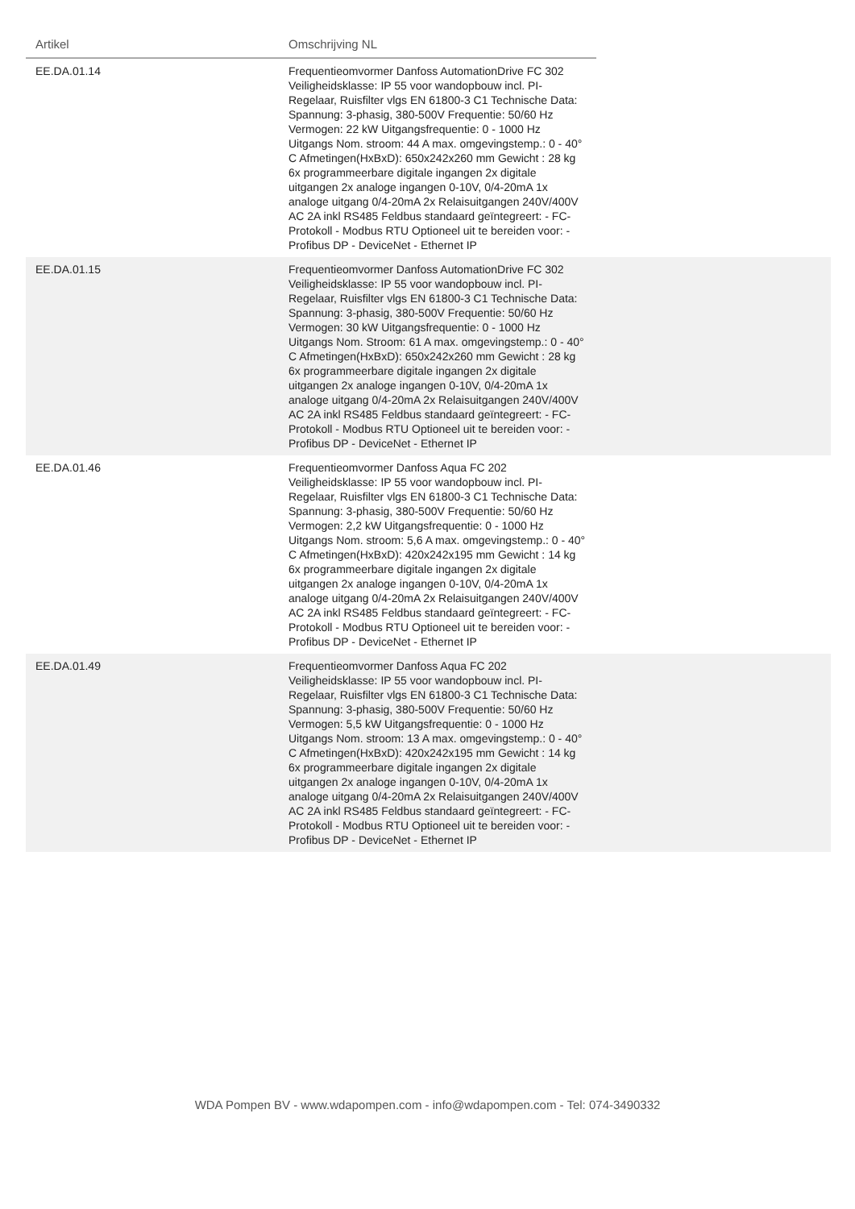| Artikel | Omschrijving NL | |
| --- | --- | --- |
| EE.DA.01.14 | Frequentieomvormer Danfoss AutomationDrive FC 302 Veiligheidsklasse: IP 55 voor wandopbouw incl. PI-Regelaar, Ruisfilter vlgs EN 61800-3 C1 Technische Data: Spannung: 3-phasig, 380-500V Frequentie: 50/60 Hz Vermogen: 22 kW Uitgangsfrequentie: 0 - 1000 Hz Uitgangs Nom. stroom: 44 A max. omgevingstemp.: 0 - 40° C Afmetingen(HxBxD): 650x242x260 mm Gewicht : 28 kg 6x programmeerbare digitale ingangen 2x digitale uitgangen 2x analoge ingangen 0-10V, 0/4-20mA 1x analoge uitgang 0/4-20mA 2x Relaisuitgangen 240V/400V AC 2A inkl RS485 Feldbus standaard geïntegreert: - FC-Protokoll - Modbus RTU Optioneel uit te bereiden voor: - Profibus DP - DeviceNet - Ethernet IP | |
| EE.DA.01.15 | Frequentieomvormer Danfoss AutomationDrive FC 302 Veiligheidsklasse: IP 55 voor wandopbouw incl. PI-Regelaar, Ruisfilter vlgs EN 61800-3 C1 Technische Data: Spannung: 3-phasig, 380-500V Frequentie: 50/60 Hz Vermogen: 30 kW Uitgangsfrequentie: 0 - 1000 Hz Uitgangs Nom. Stroom: 61 A max. omgevingstemp.: 0 - 40° C Afmetingen(HxBxD): 650x242x260 mm Gewicht : 28 kg 6x programmeerbare digitale ingangen 2x digitale uitgangen 2x analoge ingangen 0-10V, 0/4-20mA 1x analoge uitgang 0/4-20mA 2x Relaisuitgangen 240V/400V AC 2A inkl RS485 Feldbus standaard geïntegreert: - FC-Protokoll - Modbus RTU Optioneel uit te bereiden voor: - Profibus DP - DeviceNet - Ethernet IP | |
| EE.DA.01.46 | Frequentieomvormer Danfoss Aqua FC 202 Veiligheidsklasse: IP 55 voor wandopbouw incl. PI-Regelaar, Ruisfilter vlgs EN 61800-3 C1 Technische Data: Spannung: 3-phasig, 380-500V Frequentie: 50/60 Hz Vermogen: 2,2 kW Uitgangsfrequentie: 0 - 1000 Hz Uitgangs Nom. stroom: 5,6 A max. omgevingstemp.: 0 - 40° C Afmetingen(HxBxD): 420x242x195 mm Gewicht : 14 kg 6x programmeerbare digitale ingangen 2x digitale uitgangen 2x analoge ingangen 0-10V, 0/4-20mA 1x analoge uitgang 0/4-20mA 2x Relaisuitgangen 240V/400V AC 2A inkl RS485 Feldbus standaard geïntegreert: - FC-Protokoll - Modbus RTU Optioneel uit te bereiden voor: - Profibus DP - DeviceNet - Ethernet IP | |
| EE.DA.01.49 | Frequentieomvormer Danfoss Aqua FC 202 Veiligheidsklasse: IP 55 voor wandopbouw incl. PI-Regelaar, Ruisfilter vlgs EN 61800-3 C1 Technische Data: Spannung: 3-phasig, 380-500V Frequentie: 50/60 Hz Vermogen: 5,5 kW Uitgangsfrequentie: 0 - 1000 Hz Uitgangs Nom. stroom: 13 A max. omgevingstemp.: 0 - 40° C Afmetingen(HxBxD): 420x242x195 mm Gewicht : 14 kg 6x programmeerbare digitale ingangen 2x digitale uitgangen 2x analoge ingangen 0-10V, 0/4-20mA 1x analoge uitgang 0/4-20mA 2x Relaisuitgangen 240V/400V AC 2A inkl RS485 Feldbus standaard geïntegreert: - FC-Protokoll - Modbus RTU Optioneel uit te bereiden voor: - Profibus DP - DeviceNet - Ethernet IP | |
WDA Pompen BV - www.wdapompen.com - info@wdapompen.com - Tel: 074-3490332